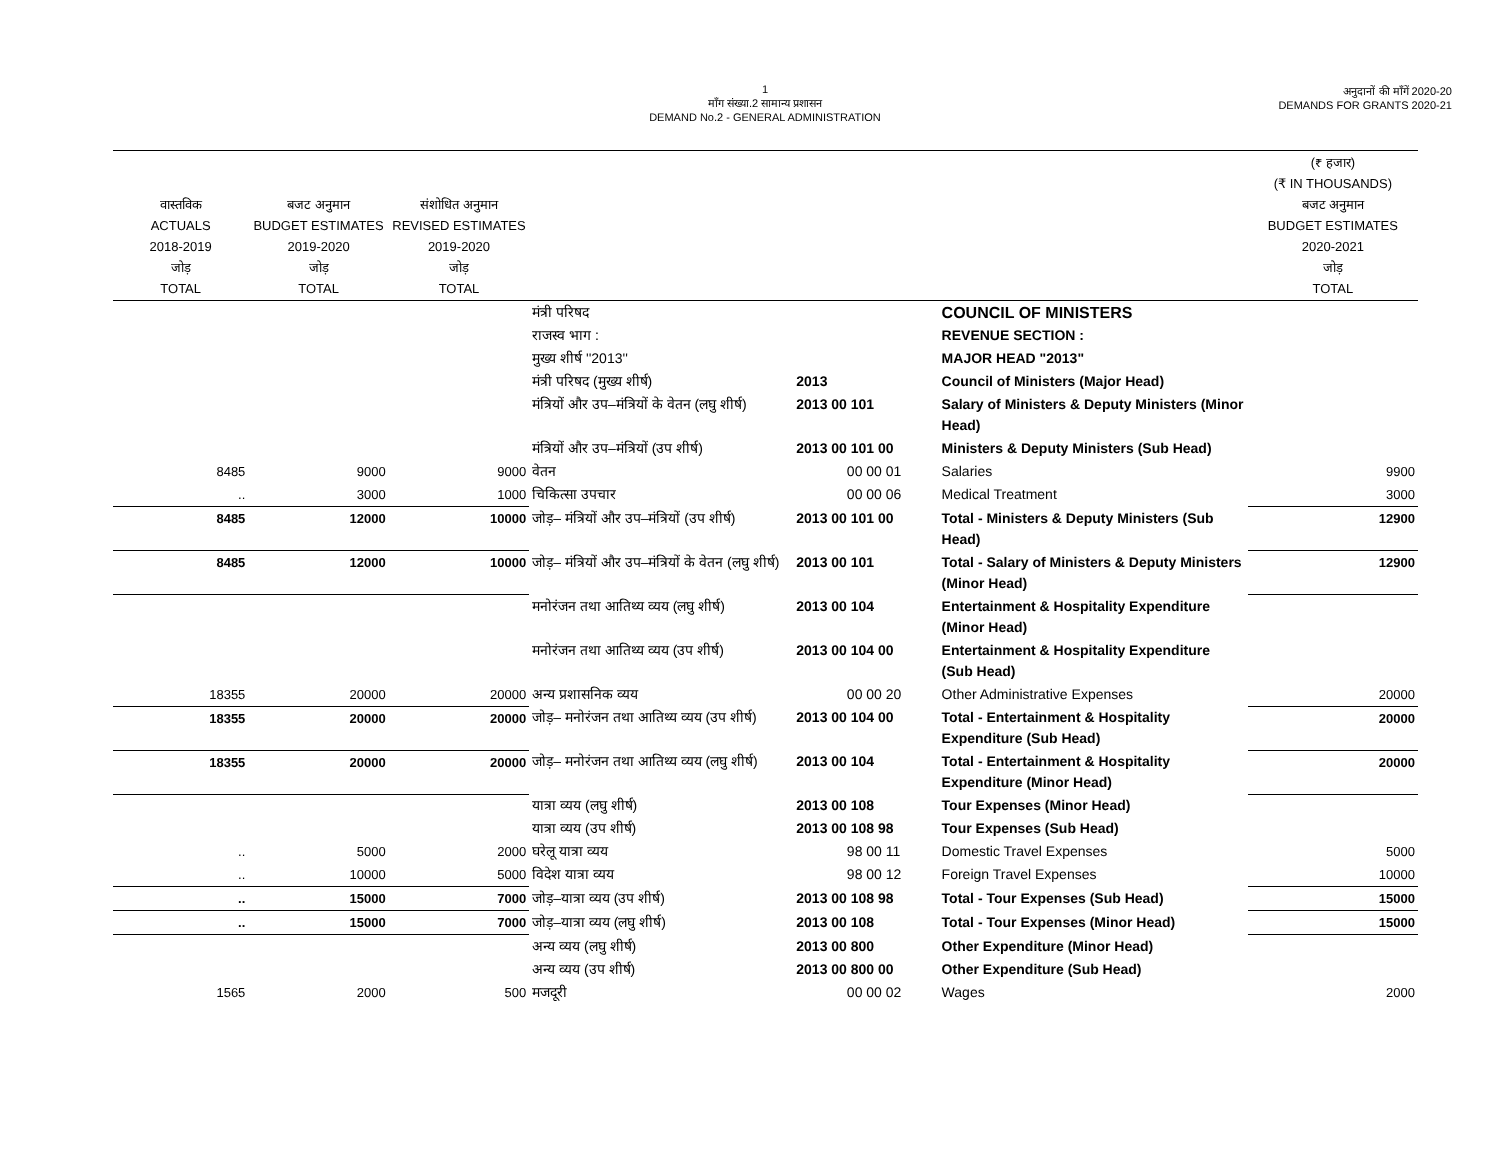1
माँग संख्या.2 सामान्य प्रशासन
DEMAND No.2 - GENERAL ADMINISTRATION
अनुदानों की माँगें 2020-20
DEMANDS FOR GRANTS 2020-21
| वास्तविक ACTUALS 2018-2019 जोड़ TOTAL | बजट अनुमान BUDGET ESTIMATES 2019-2020 जोड़ TOTAL | संशोधित अनुमान REVISED ESTIMATES 2019-2020 जोड़ TOTAL | | | | (₹ हजार) (₹ IN THOUSANDS) बजट अनुमान BUDGET ESTIMATES 2020-2021 जोड़ TOTAL |
| --- | --- | --- | --- | --- | --- | --- |
| | | | मंत्री परिषद | | COUNCIL OF MINISTERS | |
| | | | राजस्व भाग : | | REVENUE SECTION : | |
| | | | मुख्य शीर्ष ''2013'' | | MAJOR HEAD "2013" | |
| | | | मंत्री परिषद (मुख्य शीर्ष) | 2013 | Council of Ministers (Major Head) | |
| | | | मंत्रियों और उप–मंत्रियों के वेतन (लघु शीर्ष) | 2013 00 101 | Salary of Ministers & Deputy Ministers (Minor Head) | |
| | | | मंत्रियों और उप–मंत्रियों (उप शीर्ष) | 2013 00 101 00 | Ministers & Deputy Ministers (Sub Head) | |
| 8485 | 9000 | 9000 | वेतन | 00 00 01 | Salaries | 9900 |
| .. | 3000 | 1000 | चिकित्सा उपचार | 00 00 06 | Medical Treatment | 3000 |
| 8485 | 12000 | 10000 | जोड़– मंत्रियों और उप–मंत्रियों (उप शीर्ष) | 2013 00 101 00 | Total - Ministers & Deputy Ministers (Sub Head) | 12900 |
| 8485 | 12000 | 10000 | जोड़– मंत्रियों और उप–मंत्रियों के वेतन (लघु शीर्ष) | 2013 00 101 | Total - Salary of Ministers & Deputy Ministers (Minor Head) | 12900 |
| | | | मनोरंजन तथा आतिथ्य व्यय (लघु शीर्ष) | 2013 00 104 | Entertainment & Hospitality Expenditure (Minor Head) | |
| | | | मनोरंजन तथा आतिथ्य व्यय (उप शीर्ष) | 2013 00 104 00 | Entertainment & Hospitality Expenditure (Sub Head) | |
| 18355 | 20000 | 20000 | अन्य प्रशासनिक व्यय | 00 00 20 | Other Administrative Expenses | 20000 |
| 18355 | 20000 | 20000 | जोड़– मनोरंजन तथा आतिथ्य व्यय (उप शीर्ष) | 2013 00 104 00 | Total - Entertainment & Hospitality Expenditure (Sub Head) | 20000 |
| 18355 | 20000 | 20000 | जोड़– मनोरंजन तथा आतिथ्य व्यय (लघु शीर्ष) | 2013 00 104 | Total - Entertainment & Hospitality Expenditure (Minor Head) | 20000 |
| | | | यात्रा व्यय (लघु शीर्ष) | 2013 00 108 | Tour Expenses (Minor Head) | |
| | | | यात्रा व्यय (उप शीर्ष) | 2013 00 108 98 | Tour Expenses (Sub Head) | |
| .. | 5000 | 2000 | घरेलू यात्रा व्यय | 98 00 11 | Domestic Travel Expenses | 5000 |
| .. | 10000 | 5000 | विदेश यात्रा व्यय | 98 00 12 | Foreign Travel Expenses | 10000 |
| .. | 15000 | 7000 | जोड़–यात्रा व्यय (उप शीर्ष) | 2013 00 108 98 | Total - Tour Expenses (Sub Head) | 15000 |
| .. | 15000 | 7000 | जोड़–यात्रा व्यय (लघु शीर्ष) | 2013 00 108 | Total - Tour Expenses (Minor Head) | 15000 |
| | | | अन्य व्यय (लघु शीर्ष) | 2013 00 800 | Other Expenditure (Minor Head) | |
| | | | अन्य व्यय (उप शीर्ष) | 2013 00 800 00 | Other Expenditure (Sub Head) | |
| 1565 | 2000 | 500 | मजदूरी | 00 00 02 | Wages | 2000 |